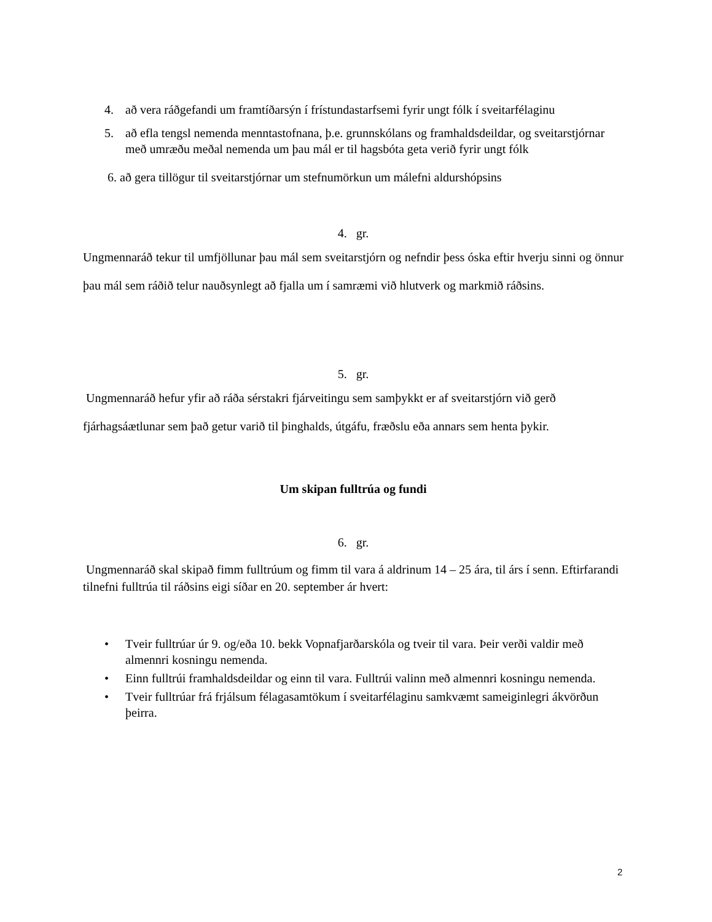4. að vera ráðgefandi um framtíðarsýn í frístundastarfsemi fyrir ungt fólk í sveitarfélaginu
5. að efla tengsl nemenda menntastofnana, þ.e. grunnskólans og framhaldsdeildar, og sveitarstjórnar með umræðu meðal nemenda um þau mál er til hagsbóta geta verið fyrir ungt fólk
6. að gera tillögur til sveitarstjórnar um stefnumörkun um málefni aldurshópsins
4. gr.
Ungmennaráð tekur til umfjöllunar þau mál sem sveitarstjórn og nefndir þess óska eftir hverju sinni og önnur þau mál sem ráðið telur nauðsynlegt að fjalla um í samræmi við hlutverk og markmið ráðsins.
5. gr.
Ungmennaráð hefur yfir að ráða sérstakri fjárveitingu sem samþykkt er af sveitarstjórn við gerð fjárhagsáætlunar sem það getur varið til þinghalds, útgáfu, fræðslu eða annars sem henta þykir.
Um skipan fulltrúa og fundi
6. gr.
Ungmennaráð skal skipað fimm fulltrúum og fimm til vara á aldrinum 14 – 25 ára, til árs í senn. Eftirfarandi tilnefni fulltrúa til ráðsins eigi síðar en 20. september ár hvert:
• Tveir fulltrúar úr 9. og/eða 10. bekk Vopnafjarðarskóla og tveir til vara. Þeir verði valdir með almennri kosningu nemenda.
• Einn fulltrúi framhaldsdeildar og einn til vara. Fulltrúi valinn með almennri kosningu nemenda.
• Tveir fulltrúar frá frjálsum félagasamtökum í sveitarfélaginu samkvæmt sameiginlegri ákvörðun þeirra.
2